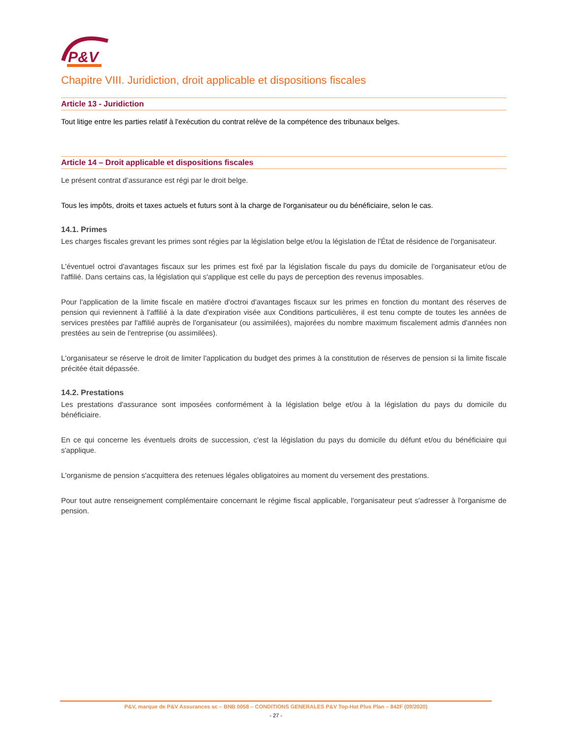P&V
Chapitre VIII. Juridiction, droit applicable et dispositions fiscales
Article 13 - Juridiction
Tout litige entre les parties relatif à l'exécution du contrat relève de la compétence des tribunaux belges.
Article 14 – Droit applicable et dispositions fiscales
Le présent contrat d’assurance est régi par le droit belge.
Tous les impôts, droits et taxes actuels et futurs sont à la charge de l'organisateur ou du bénéficiaire, selon le cas.
14.1. Primes
Les charges fiscales grevant les primes sont régies par la législation belge et/ou la législation de l'État de résidence de l'organisateur.
L'éventuel octroi d'avantages fiscaux sur les primes est fixé par la législation fiscale du pays du domicile de l'organisateur et/ou de l'affilié. Dans certains cas, la législation qui s'applique est celle du pays de perception des revenus imposables.
Pour l'application de la limite fiscale en matière d'octroi d'avantages fiscaux sur les primes en fonction du montant des réserves de pension qui reviennent à l'affilié à la date d'expiration visée aux Conditions particulières, il est tenu compte de toutes les années de services prestées par l'affilié auprès de l'organisateur (ou assimilées), majorées du nombre maximum fiscalement admis d'années non prestées au sein de l'entreprise (ou assimilées).
L'organisateur se réserve le droit de limiter l'application du budget des primes à la constitution de réserves de pension si la limite fiscale précitée était dépassée.
14.2. Prestations
Les prestations d'assurance sont imposées conformément à la législation belge et/ou à la législation du pays du domicile du bénéficiaire.
En ce qui concerne les éventuels droits de succession, c'est la législation du pays du domicile du défunt et/ou du bénéficiaire qui s'applique.
L'organisme de pension s'acquittera des retenues légales obligatoires au moment du versement des prestations.
Pour tout autre renseignement complémentaire concernant le régime fiscal applicable, l'organisateur peut s'adresser à l'organisme de pension.
P&V, marque de P&V Assurances sc – BNB 0058 – CONDITIONS GENERALES P&V Top-Hat Plus Plan – 842F (09/2020)
- 27 -